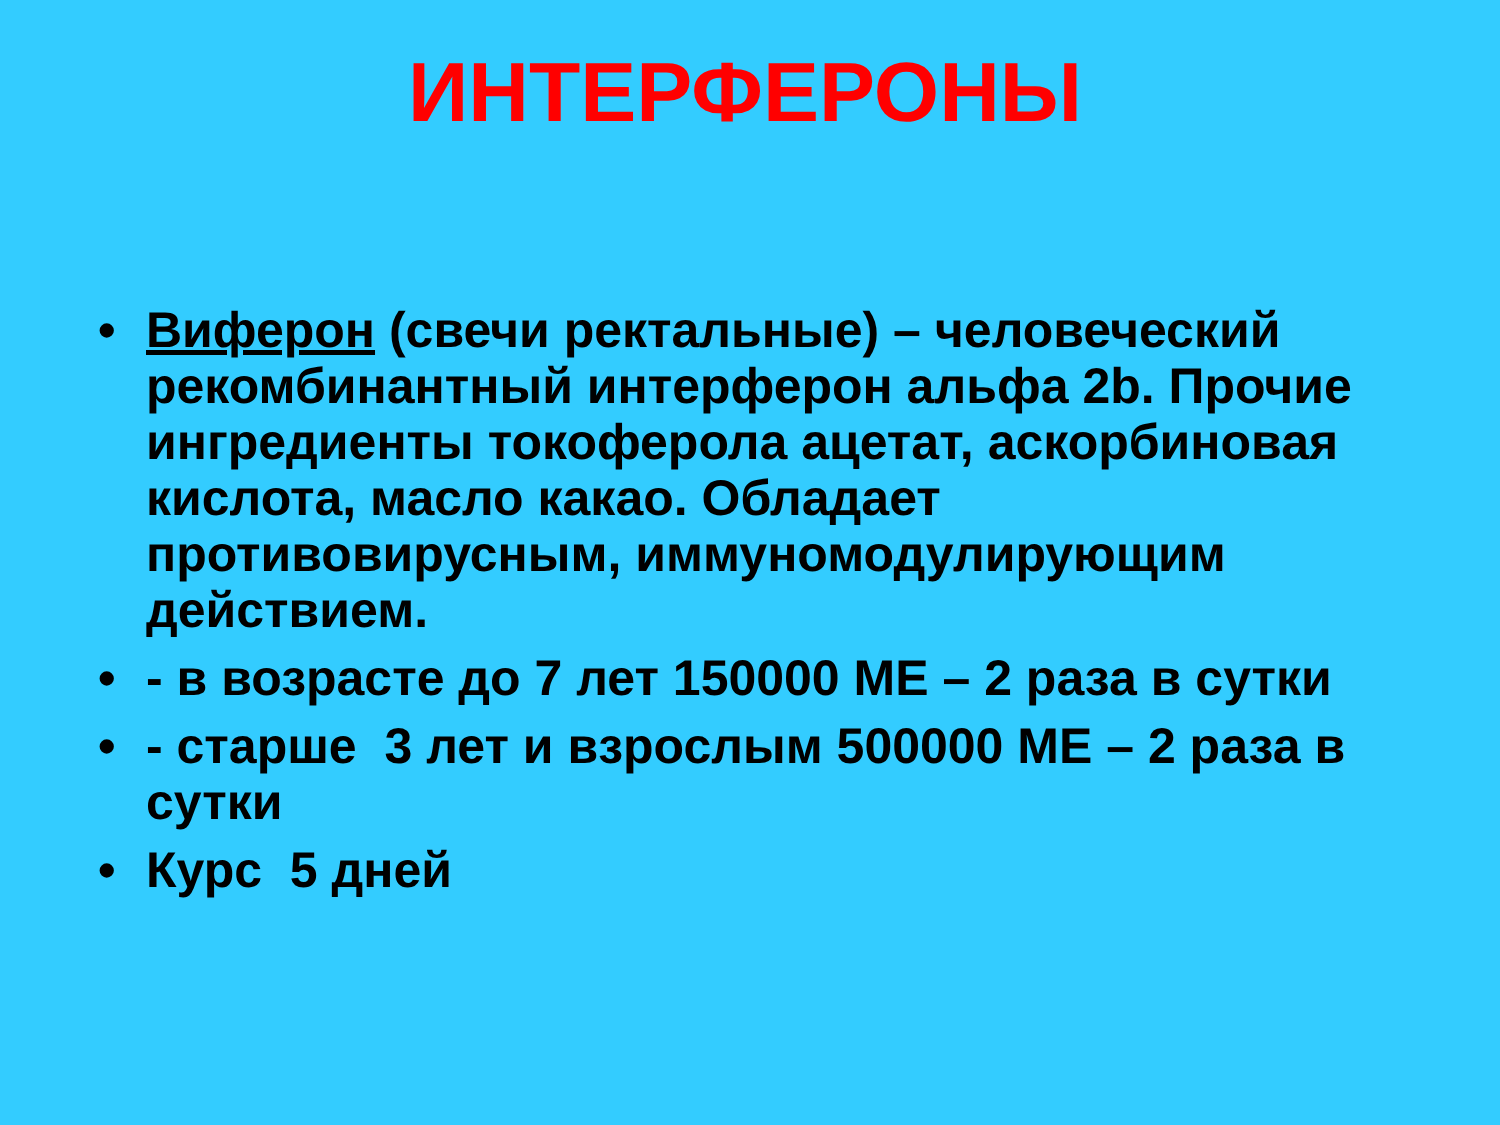ИНТЕРФЕРОНЫ
• Виферон (свечи ректальные) – человеческий рекомбинантный интерферон альфа 2b. Прочие ингредиенты токоферола ацетат, аскорбиновая кислота, масло какао. Обладает противовирусным, иммуномодулирующим действием.
• - в возрасте до 7 лет 150000 МЕ – 2 раза в сутки
• - старше 3 лет и взрослым 500000 МЕ – 2 раза в сутки
• Курс 5 дней